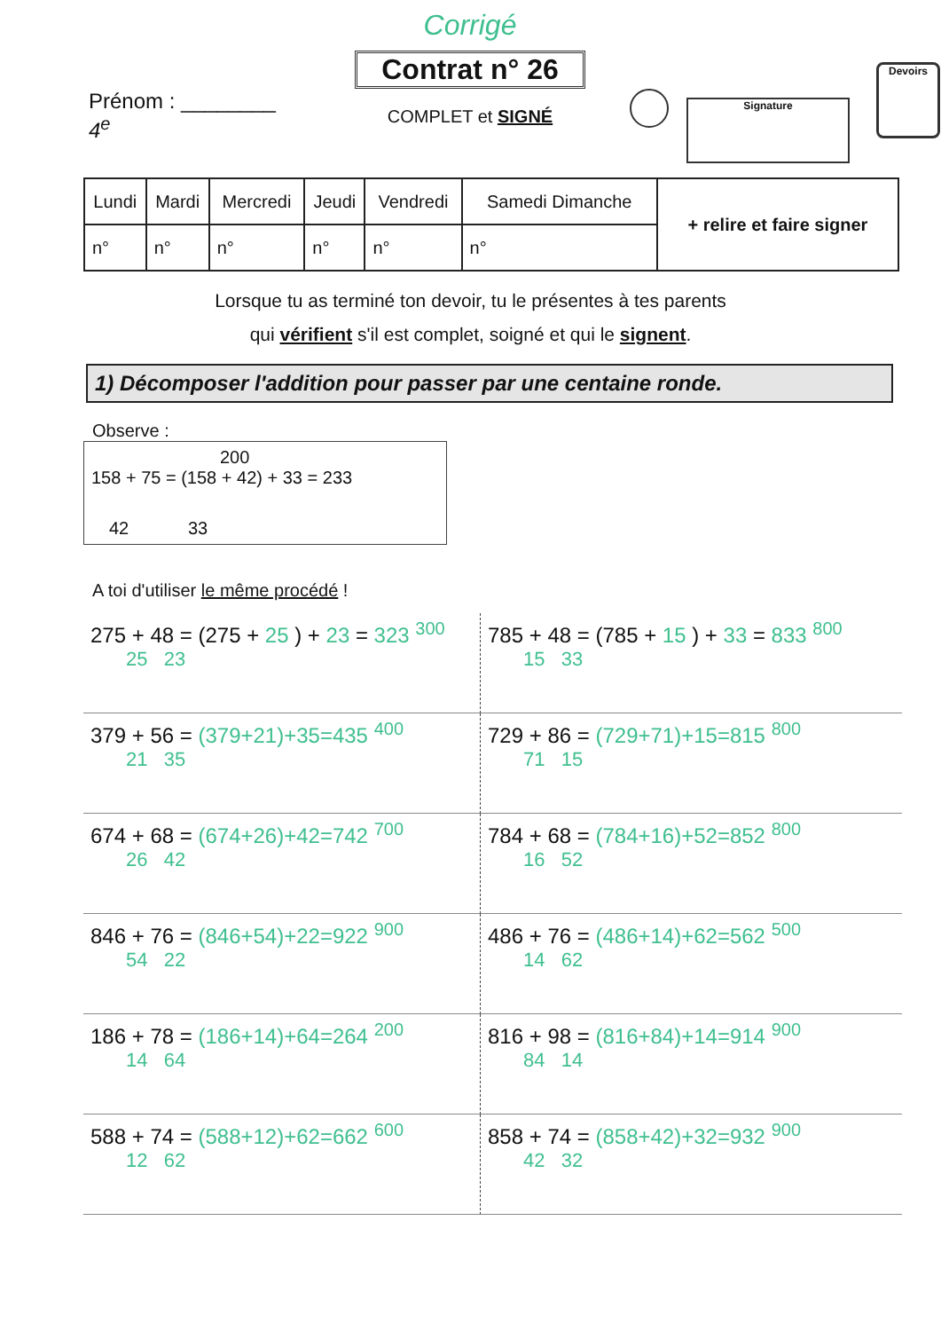Prénom : ________
4<sup>e</sup>
Corrigé
Contrat n° 26
COMPLET et SIGNÉ
Signature
Devoirs
| Lundi | Mardi | Mercredi | Jeudi | Vendredi | Samedi Dimanche | + relire et faire signer |
| n° | n° | n° | n° | n° | n° | |
Lorsque tu as terminé ton devoir, tu le présentes à tes parents
qui vérifient s'il est complet, soigné et qui le signent.
1) Décomposer l'addition pour passer par une centaine ronde.
Observe :
200
158 + 75 = (158 + 42) + 33 = 233
42 33
A toi d'utiliser le même procédé !
275 + 48 = (275 + 25 ) + 23 = 323 <sup>300</sup>
25 23
785 + 48 = (785 + 15 ) + 33 = 833 <sup>800</sup>
15 33
379 + 56 = (379+21)+35=435 <sup>400</sup>
21 35
729 + 86 = (729+71)+15=815 <sup>800</sup>
71 15
674 + 68 = (674+26)+42=742 <sup>700</sup>
26 42
784 + 68 = (784+16)+52=852 <sup>800</sup>
16 52
846 + 76 = (846+54)+22=922 <sup>900</sup>
54 22
486 + 76 = (486+14)+62=562 <sup>500</sup>
14 62
186 + 78 = (186+14)+64=264 <sup>200</sup>
14 64
816 + 98 = (816+84)+14=914 <sup>900</sup>
84 14
588 + 74 = (588+12)+62=662 <sup>600</sup>
12 62
858 + 74 = (858+42)+32=932 <sup>900</sup>
42 32